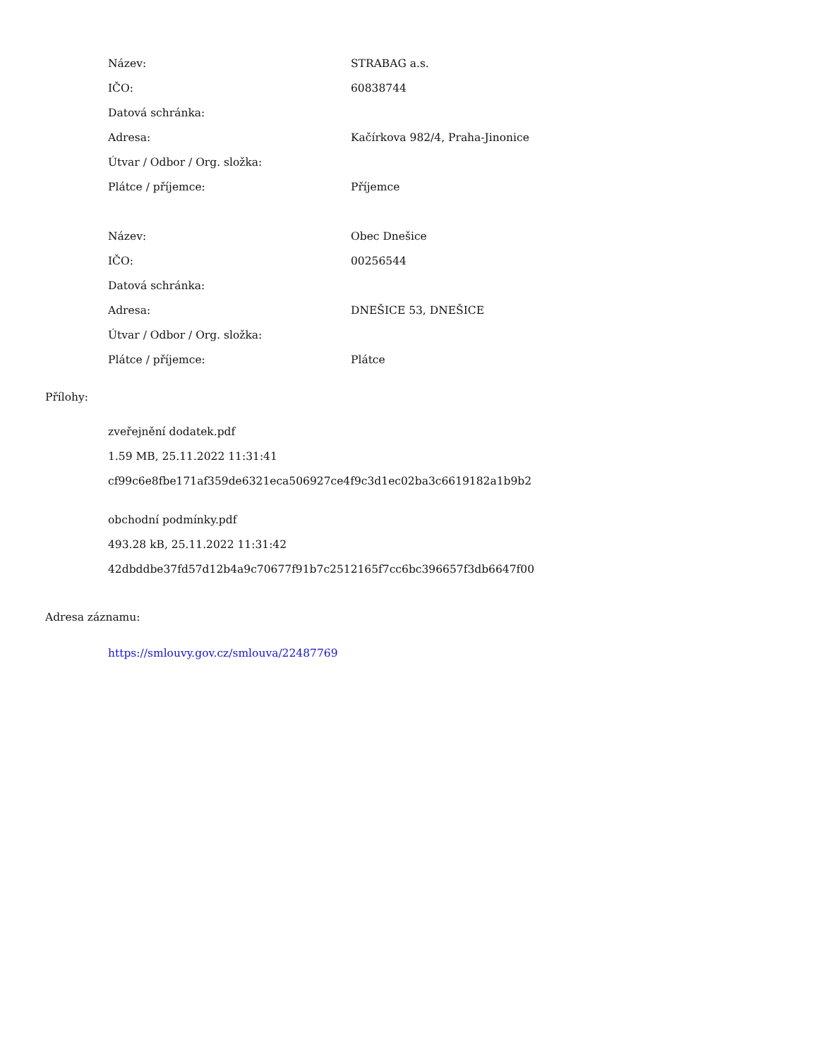| Název: | STRABAG a.s. |
| IČO: | 60838744 |
| Datová schránka: | |
| Adresa: | Kačírkova 982/4, Praha-Jinonice |
| Útvar / Odbor / Org. složka: | |
| Plátce / příjemce: | Příjemce |
| Název: | Obec Dnešice |
| IČO: | 00256544 |
| Datová schránka: | |
| Adresa: | DNEŠICE 53, DNEŠICE |
| Útvar / Odbor / Org. složka: | |
| Plátce / příjemce: | Plátce |
Přílohy:
zveřejnění dodatek.pdf
1.59 MB, 25.11.2022 11:31:41
cf99c6e8fbe171af359de6321eca506927ce4f9c3d1ec02ba3c6619182a1b9b2
obchodní podmínky.pdf
493.28 kB, 25.11.2022 11:31:42
42dbddbe37fd57d12b4a9c70677f91b7c2512165f7cc6bc396657f3db6647f00
Adresa záznamu:
https://smlouvy.gov.cz/smlouva/22487769